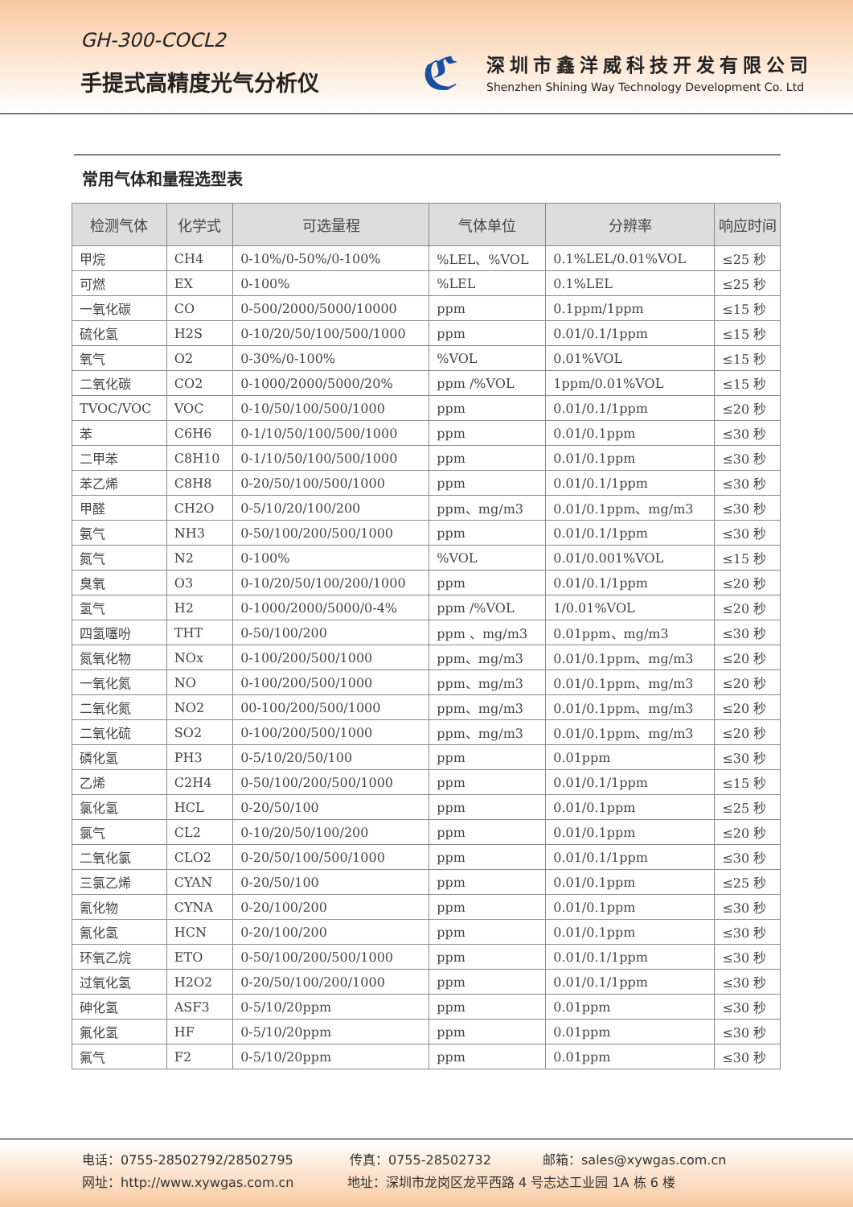GH-300-COCL2
手提式高精度光气分析仪
ℭ
深圳市鑫洋威科技开发有限公司
Shenzhen Shining Way Technology Development Co. Ltd
常用气体和量程选型表
| 检测气体 | 化学式 | 可选量程 | 气体单位 | 分辨率 | 响应时间 |
| --- | --- | --- | --- | --- | --- |
| 甲烷 | CH4 | 0-10%/0-50%/0-100% | %LEL、%VOL | 0.1%LEL/0.01%VOL | ≤25 秒 |
| 可燃 | EX | 0-100% | %LEL | 0.1%LEL | ≤25 秒 |
| 一氧化碳 | CO | 0-500/2000/5000/10000 | ppm | 0.1ppm/1ppm | ≤15 秒 |
| 硫化氢 | H2S | 0-10/20/50/100/500/1000 | ppm | 0.01/0.1/1ppm | ≤15 秒 |
| 氧气 | O2 | 0-30%/0-100% | %VOL | 0.01%VOL | ≤15 秒 |
| 二氧化碳 | CO2 | 0-1000/2000/5000/20% | ppm /%VOL | 1ppm/0.01%VOL | ≤15 秒 |
| TVOC/VOC | VOC | 0-10/50/100/500/1000 | ppm | 0.01/0.1/1ppm | ≤20 秒 |
| 苯 | C6H6 | 0-1/10/50/100/500/1000 | ppm | 0.01/0.1ppm | ≤30 秒 |
| 二甲苯 | C8H10 | 0-1/10/50/100/500/1000 | ppm | 0.01/0.1ppm | ≤30 秒 |
| 苯乙烯 | C8H8 | 0-20/50/100/500/1000 | ppm | 0.01/0.1/1ppm | ≤30 秒 |
| 甲醛 | CH2O | 0-5/10/20/100/200 | ppm、mg/m3 | 0.01/0.1ppm、mg/m3 | ≤30 秒 |
| 氨气 | NH3 | 0-50/100/200/500/1000 | ppm | 0.01/0.1/1ppm | ≤30 秒 |
| 氮气 | N2 | 0-100% | %VOL | 0.01/0.001%VOL | ≤15 秒 |
| 臭氧 | O3 | 0-10/20/50/100/200/1000 | ppm | 0.01/0.1/1ppm | ≤20 秒 |
| 氢气 | H2 | 0-1000/2000/5000/0-4% | ppm /%VOL | 1/0.01%VOL | ≤20 秒 |
| 四氢噻吩 | THT | 0-50/100/200 | ppm 、mg/m3 | 0.01ppm、mg/m3 | ≤30 秒 |
| 氮氧化物 | NOx | 0-100/200/500/1000 | ppm、mg/m3 | 0.01/0.1ppm、mg/m3 | ≤20 秒 |
| 一氧化氮 | NO | 0-100/200/500/1000 | ppm、mg/m3 | 0.01/0.1ppm、mg/m3 | ≤20 秒 |
| 二氧化氮 | NO2 | 00-100/200/500/1000 | ppm、mg/m3 | 0.01/0.1ppm、mg/m3 | ≤20 秒 |
| 二氧化硫 | SO2 | 0-100/200/500/1000 | ppm、mg/m3 | 0.01/0.1ppm、mg/m3 | ≤20 秒 |
| 磷化氢 | PH3 | 0-5/10/20/50/100 | ppm | 0.01ppm | ≤30 秒 |
| 乙烯 | C2H4 | 0-50/100/200/500/1000 | ppm | 0.01/0.1/1ppm | ≤15 秒 |
| 氯化氢 | HCL | 0-20/50/100 | ppm | 0.01/0.1ppm | ≤25 秒 |
| 氯气 | CL2 | 0-10/20/50/100/200 | ppm | 0.01/0.1ppm | ≤20 秒 |
| 二氧化氯 | CLO2 | 0-20/50/100/500/1000 | ppm | 0.01/0.1/1ppm | ≤30 秒 |
| 三氯乙烯 | CYAN | 0-20/50/100 | ppm | 0.01/0.1ppm | ≤25 秒 |
| 氰化物 | CYNA | 0-20/100/200 | ppm | 0.01/0.1ppm | ≤30 秒 |
| 氰化氢 | HCN | 0-20/100/200 | ppm | 0.01/0.1ppm | ≤30 秒 |
| 环氧乙烷 | ETO | 0-50/100/200/500/1000 | ppm | 0.01/0.1/1ppm | ≤30 秒 |
| 过氧化氢 | H2O2 | 0-20/50/100/200/1000 | ppm | 0.01/0.1/1ppm | ≤30 秒 |
| 砷化氢 | ASF3 | 0-5/10/20ppm | ppm | 0.01ppm | ≤30 秒 |
| 氟化氢 | HF | 0-5/10/20ppm | ppm | 0.01ppm | ≤30 秒 |
| 氟气 | F2 | 0-5/10/20ppm | ppm | 0.01ppm | ≤30 秒 |
电话：0755-28502792/28502795 传真：0755-28502732 邮箱：sales@xywgas.com.cn
网址：http://www.xywgas.com.cn 地址：深圳市龙岗区龙平西路 4 号志达工业园 1A 栋 6 楼